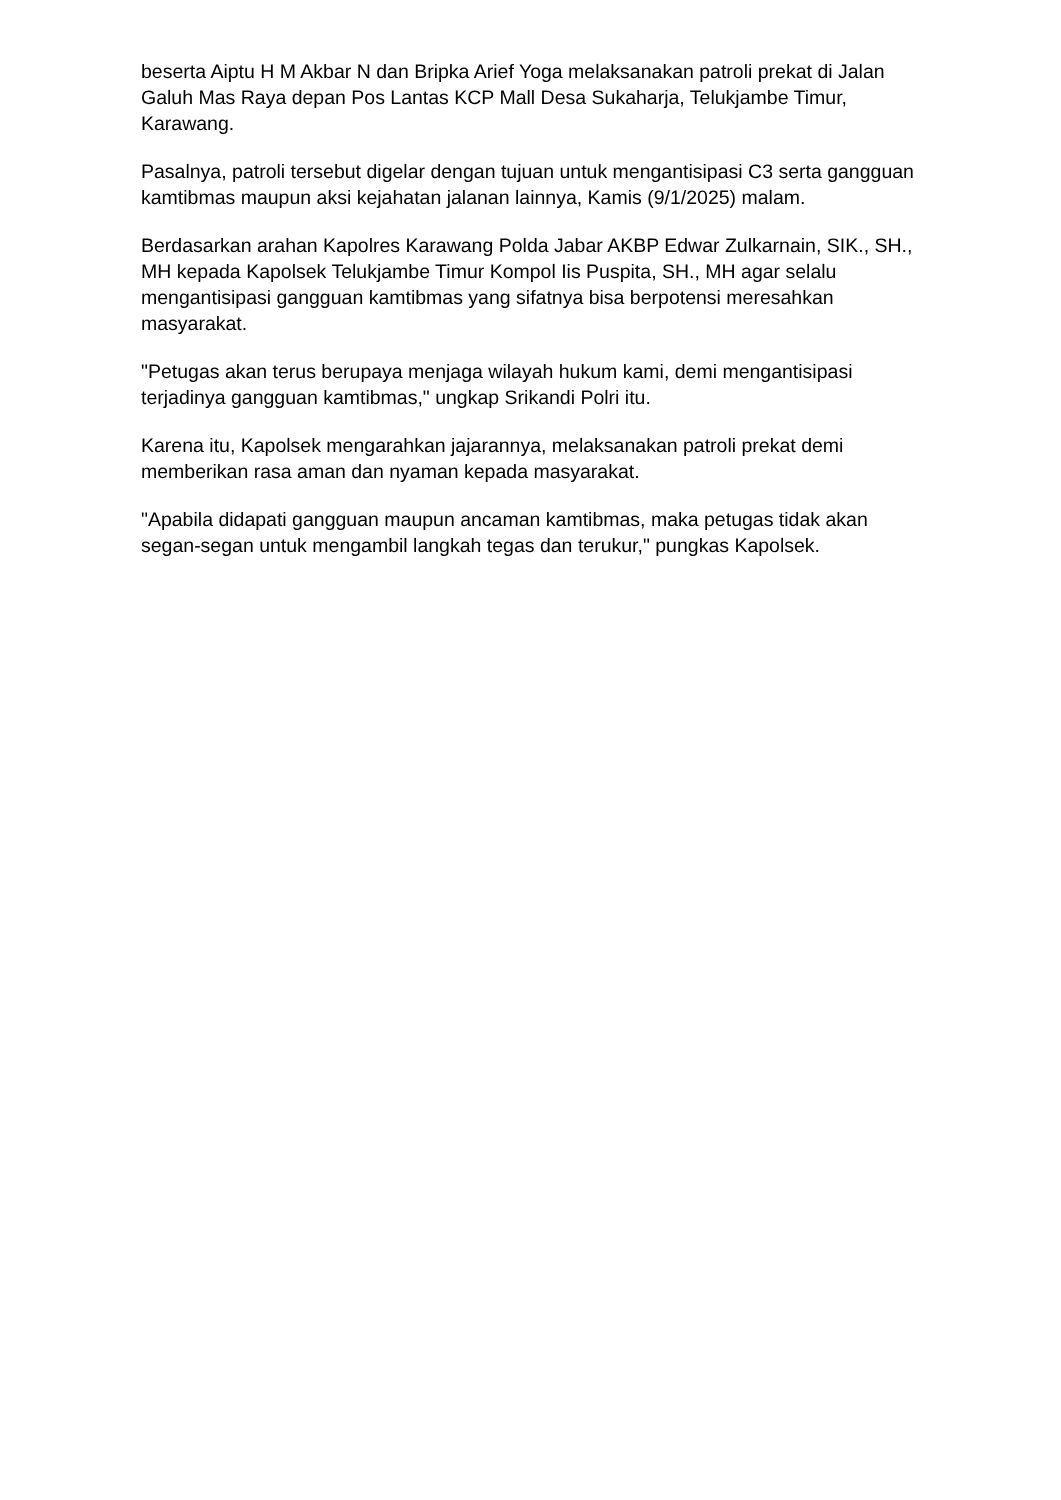beserta Aiptu H M Akbar N dan Bripka Arief Yoga melaksanakan patroli prekat di Jalan Galuh Mas Raya depan Pos Lantas KCP Mall Desa Sukaharja, Telukjambe Timur, Karawang.
Pasalnya, patroli tersebut digelar dengan tujuan untuk mengantisipasi C3 serta gangguan kamtibmas maupun aksi kejahatan jalanan lainnya, Kamis (9/1/2025) malam.
Berdasarkan arahan Kapolres Karawang Polda Jabar AKBP Edwar Zulkarnain, SIK., SH., MH kepada Kapolsek Telukjambe Timur Kompol Iis Puspita, SH., MH agar selalu mengantisipasi gangguan kamtibmas yang sifatnya bisa berpotensi meresahkan masyarakat.
"Petugas akan terus berupaya menjaga wilayah hukum kami, demi mengantisipasi terjadinya gangguan kamtibmas," ungkap Srikandi Polri itu.
Karena itu, Kapolsek mengarahkan jajarannya, melaksanakan patroli prekat demi memberikan rasa aman dan nyaman kepada masyarakat.
"Apabila didapati gangguan maupun ancaman kamtibmas, maka petugas tidak akan segan-segan untuk mengambil langkah tegas dan terukur," pungkas Kapolsek.